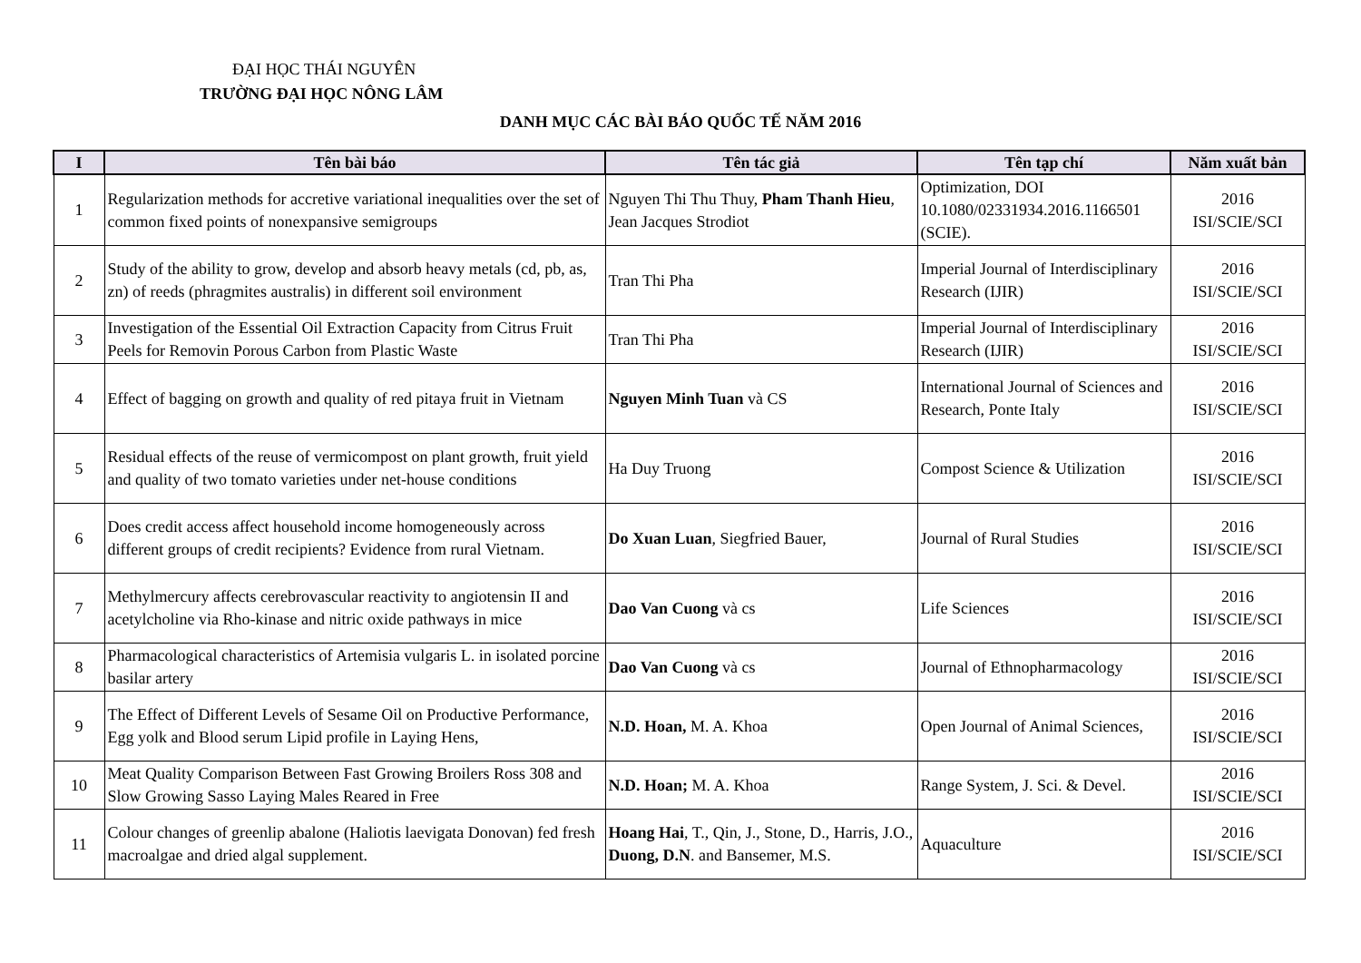ĐẠI HỌC THÁI NGUYÊN
TRƯỜNG ĐẠI HỌC NÔNG LÂM
DANH MỤC CÁC BÀI BÁO QUỐC TẾ NĂM 2016
| I | Tên bài báo | Tên tác giả | Tên tạp chí | Năm xuất bản |
| --- | --- | --- | --- | --- |
| 1 | Regularization methods for accretive variational inequalities over the set of common fixed points of nonexpansive semigroups | Nguyen Thi Thu Thuy, Pham Thanh Hieu , Jean Jacques Strodiot | Optimization, DOI 10.1080/02331934.2016.1166501 (SCIE). | 2016 ISI/SCIE/SCI |
| 2 | Study of the ability to grow, develop and absorb heavy metals (cd, pb, as, zn) of reeds (phragmites australis) in different soil environment | Tran Thi Pha | Imperial Journal of Interdisciplinary Research (IJIR) | 2016 ISI/SCIE/SCI |
| 3 | Investigation of the Essential Oil Extraction Capacity from Citrus Fruit Peels for Removin Porous Carbon from Plastic Waste | Tran Thi Pha | Imperial Journal of Interdisciplinary Research (IJIR) | 2016 ISI/SCIE/SCI |
| 4 | Effect of bagging on growth and quality of red pitaya fruit in Vietnam | Nguyen Minh Tuan và CS | International Journal of Sciences and Research, Ponte Italy | 2016 ISI/SCIE/SCI |
| 5 | Residual effects of the reuse of vermicompost on plant growth, fruit yield and quality of two tomato varieties under net-house conditions | Ha Duy Truong | Compost Science & Utilization | 2016 ISI/SCIE/SCI |
| 6 | Does credit access affect household income homogeneously across different groups of credit recipients? Evidence from rural Vietnam. | Do Xuan Luan , Siegfried Bauer, | Journal of Rural Studies | 2016 ISI/SCIE/SCI |
| 7 | Methylmercury affects cerebrovascular reactivity to angiotensin II and acetylcholine via Rho-kinase and nitric oxide pathways in mice | Dao Van Cuong và cs | Life Sciences | 2016 ISI/SCIE/SCI |
| 8 | Pharmacological characteristics of Artemisia vulgaris L. in isolated porcine basilar artery | Dao Van Cuong và cs | Journal of Ethnopharmacology | 2016 ISI/SCIE/SCI |
| 9 | The Effect of Different Levels of Sesame Oil on Productive Performance, Egg yolk and Blood serum Lipid profile in Laying Hens, | N.D. Hoan, M. A. Khoa | Open Journal of Animal Sciences, | 2016 ISI/SCIE/SCI |
| 10 | Meat Quality Comparison Between Fast Growing Broilers Ross 308 and Slow Growing Sasso Laying Males Reared in Free | N.D. Hoan; M. A. Khoa | Range System, J. Sci. & Devel. | 2016 ISI/SCIE/SCI |
| 11 | Colour changes of greenlip abalone (Haliotis laevigata Donovan) fed fresh macroalgae and dried algal supplement. | Hoang Hai , T., Qin, J., Stone, D., Harris, J.O., Duong, D.N . and Bansemer, M.S. | Aquaculture | 2016 ISI/SCIE/SCI |